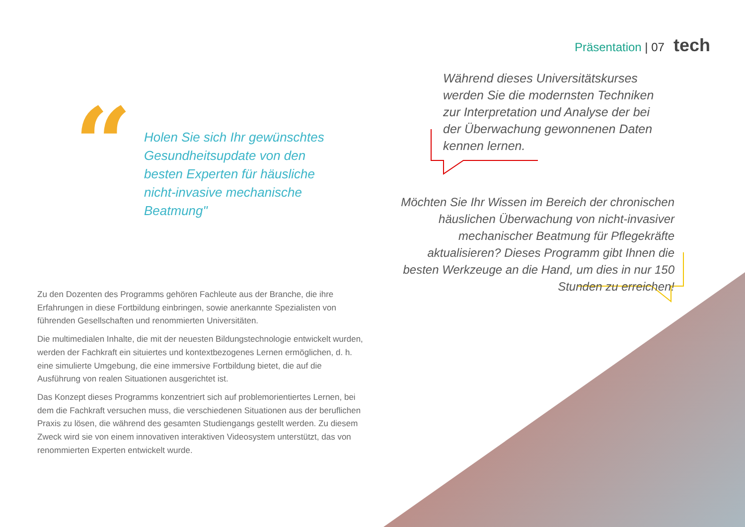Präsentation | 07 tech
“
Holen Sie sich Ihr gewünschtes Gesundheitsupdate von den besten Experten für häusliche nicht-invasive mechanische Beatmung"
Während dieses Universitätskurses werden Sie die modernsten Techniken zur Interpretation und Analyse der bei der Überwachung gewonnenen Daten kennen lernen.
Möchten Sie Ihr Wissen im Bereich der chronischen häuslichen Überwachung von nicht-invasiver mechanischer Beatmung für Pflegekräfte aktualisieren? Dieses Programm gibt Ihnen die besten Werkzeuge an die Hand, um dies in nur 150 Stunden zu erreichen!
Zu den Dozenten des Programms gehören Fachleute aus der Branche, die ihre Erfahrungen in diese Fortbildung einbringen, sowie anerkannte Spezialisten von führenden Gesellschaften und renommierten Universitäten.
Die multimedialen Inhalte, die mit der neuesten Bildungstechnologie entwickelt wurden, werden der Fachkraft ein situiertes und kontextbezogenes Lernen ermöglichen, d. h. eine simulierte Umgebung, die eine immersive Fortbildung bietet, die auf die Ausführung von realen Situationen ausgerichtet ist.
Das Konzept dieses Programms konzentriert sich auf problemorientiertes Lernen, bei dem die Fachkraft versuchen muss, die verschiedenen Situationen aus der beruflichen Praxis zu lösen, die während des gesamten Studiengangs gestellt werden. Zu diesem Zweck wird sie von einem innovativen interaktiven Videosystem unterstützt, das von renommierten Experten entwickelt wurde.